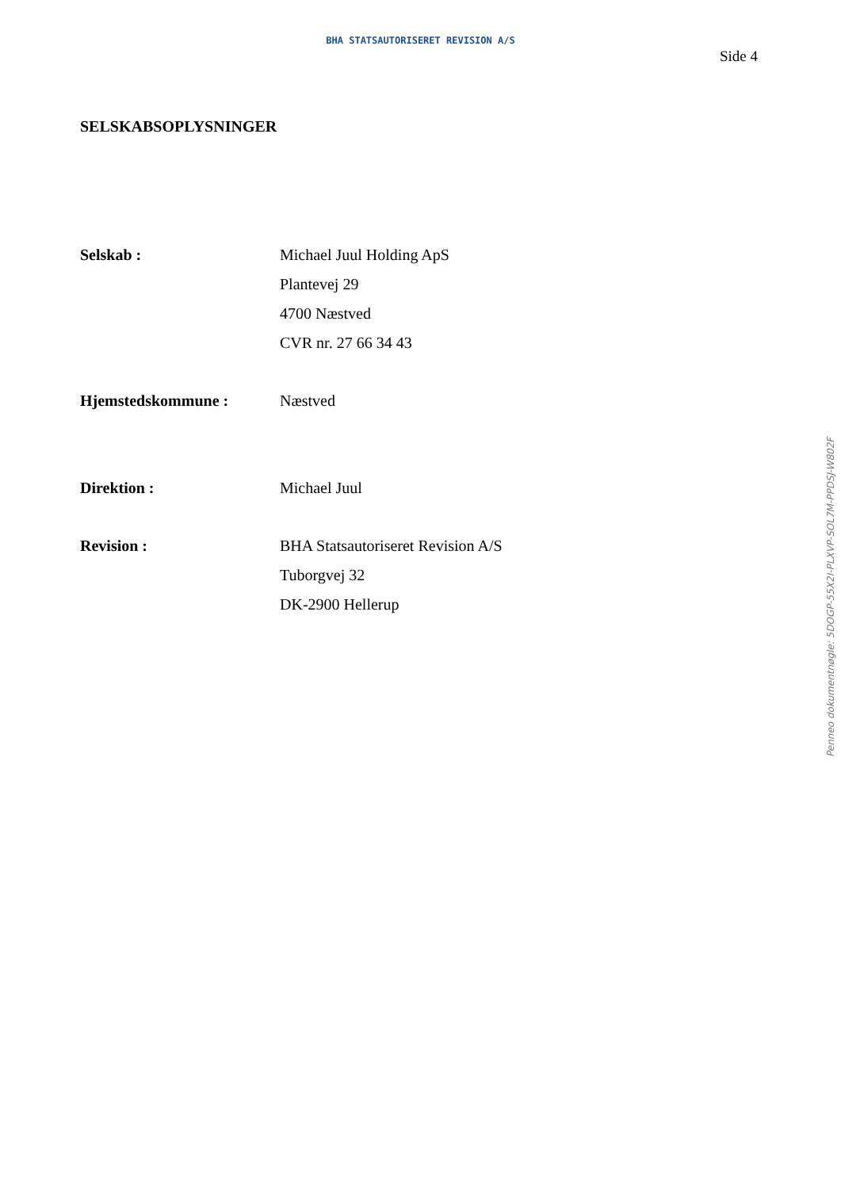BHA STATSAUTORISERET REVISION A/S
Side 4
SELSKABSOPLYSNINGER
Selskab :
Michael Juul Holding ApS
Plantevej 29
4700 Næstved
CVR nr. 27 66 34 43
Hjemstedskommune :
Næstved
Direktion :
Michael Juul
Revision :
BHA Statsautoriseret Revision A/S
Tuborgvej 32
DK-2900 Hellerup
Penneo dokumentnøgle: 5DOGP-55X2I-PLXVP-SOL7M-PPDSJ-W802F